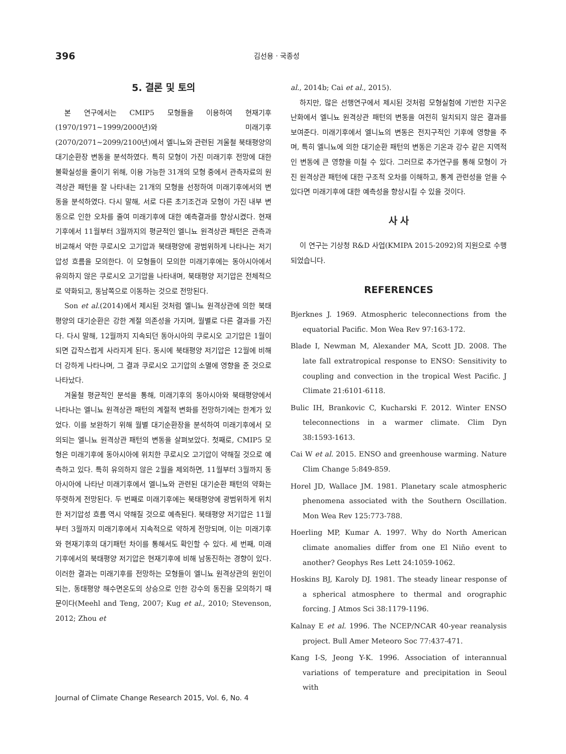396 김선용 · 국종성
5. 결론 및 토의
본 연구에서는 CMIP5 모형들을 이용하여 현재기후(1970/1971~1999/2000년)와 미래기후(2070/2071~2099/2100년)에서 엘니뇨와 관련된 겨울철 북태평양의 대기순환장 변동을 분석하였다. 특히 모형이 가진 미래기후 전망에 대한 불확실성을 줄이기 위해, 이용 가능한 31개의 모형 중에서 관측자료의 원격상관 패턴을 잘 나타내는 21개의 모형을 선정하여 미래기후에서의 변동을 분석하였다. 다시 말해, 서로 다른 초기조건과 모형이 가진 내부 변동으로 인한 오차를 줄여 미래기후에 대한 예측결과를 향상시켰다. 현재기후에서 11월부터 3월까지의 평균적인 엘니뇨 원격상관 패턴은 관측과 비교해서 약한 쿠로시오 고기압과 북태평양에 광범위하게 나타나는 저기압성 흐름을 모의한다. 이 모형들이 모의한 미래기후에는 동아시아에서 유의하지 않은 쿠로시오 고기압을 나타내며, 북태평양 저기압은 전체적으로 약화되고, 동남쪽으로 이동하는 것으로 전망된다.
Son et al.(2014)에서 제시된 것처럼 엘니뇨 원격상관에 의한 북태평양의 대기순환은 강한 계절 의존성을 가지며, 월별로 다른 결과를 가진다. 다시 말해, 12월까지 지속되던 동아시아의 쿠로시오 고기압은 1월이 되면 갑작스럽게 사라지게 된다. 동시에 북태평양 저기압은 12월에 비해 더 강하게 나타나며, 그 결과 쿠로시오 고기압의 소멸에 영향을 준 것으로 나타났다.
겨울철 평균적인 분석을 통해, 미래기후의 동아시아와 북태평양에서 나타나는 엘니뇨 원격상관 패턴의 계절적 변화를 전망하기에는 한계가 있었다. 이를 보완하기 위해 월별 대기순환장을 분석하여 미래기후에서 모의되는 엘니뇨 원격상관 패턴의 변동을 살펴보았다. 첫째로, CMIP5 모형은 미래기후에 동아시아에 위치한 쿠로시오 고기압이 약해질 것으로 예측하고 있다. 특히 유의하지 않은 2월을 제외하면, 11월부터 3월까지 동아시아에 나타난 미래기후에서 엘니뇨와 관련된 대기순환 패턴의 약화는 뚜렷하게 전망된다. 두 번째로 미래기후에는 북태평양에 광범위하게 위치한 저기압성 흐름 역시 약해질 것으로 예측된다. 북태평양 저기압은 11월부터 3월까지 미래기후에서 지속적으로 약하게 전망되며, 이는 미래기후와 현재기후의 대기패턴 차이를 통해서도 확인할 수 있다. 세 번째, 미래기후에서의 북태평양 저기압은 현재기후에 비해 남동진하는 경향이 있다. 이러한 결과는 미래기후를 전망하는 모형들이 엘니뇨 원격상관의 원인이 되는, 동태평양 해수면온도의 상승으로 인한 강수의 동진을 모의하기 때문이다(Meehl and Teng, 2007; Kug et al., 2010; Stevenson, 2012; Zhou et
al., 2014b; Cai et al., 2015).
하지만, 많은 선행연구에서 제시된 것처럼 모형실험에 기반한 지구온난화에서 엘니뇨 원격상관 패턴의 변동을 여전히 일치되지 않은 결과를 보여준다. 미래기후에서 엘니뇨의 변동은 전지구적인 기후에 영향을 주며, 특히 엘니뇨에 의한 대기순환 패턴의 변동은 기온과 강수 같은 지역적인 변동에 큰 영향을 미칠 수 있다. 그러므로 추가연구를 통해 모형이 가진 원격상관 패턴에 대한 구조적 오차를 이해하고, 통계 관련성을 얻을 수 있다면 미래기후에 대한 예측성을 향상시킬 수 있을 것이다.
사 사
이 연구는 기상청 R&D 사업(KMIPA 2015-2092)의 지원으로 수행되었습니다.
REFERENCES
Bjerknes J. 1969. Atmospheric teleconnections from the equatorial Pacific. Mon Wea Rev 97:163-172.
Blade I, Newman M, Alexander MA, Scott JD. 2008. The late fall extratropical response to ENSO: Sensitivity to coupling and convection in the tropical West Pacific. J Climate 21:6101-6118.
Bulic IH, Brankovic C, Kucharski F. 2012. Winter ENSO teleconnections in a warmer climate. Clim Dyn 38:1593-1613.
Cai W et al. 2015. ENSO and greenhouse warming. Nature Clim Change 5:849-859.
Horel JD, Wallace JM. 1981. Planetary scale atmospheric phenomena associated with the Southern Oscillation. Mon Wea Rev 125:773-788.
Hoerling MP, Kumar A. 1997. Why do North American climate anomalies differ from one El Niño event to another? Geophys Res Lett 24:1059-1062.
Hoskins BJ, Karoly DJ. 1981. The steady linear response of a spherical atmosphere to thermal and orographic forcing. J Atmos Sci 38:1179-1196.
Kalnay E et al. 1996. The NCEP/NCAR 40-year reanalysis project. Bull Amer Meteoro Soc 77:437-471.
Kang I-S, Jeong Y-K. 1996. Association of interannual variations of temperature and precipitation in Seoul with
Journal of Climate Change Research 2015, Vol. 6, No. 4